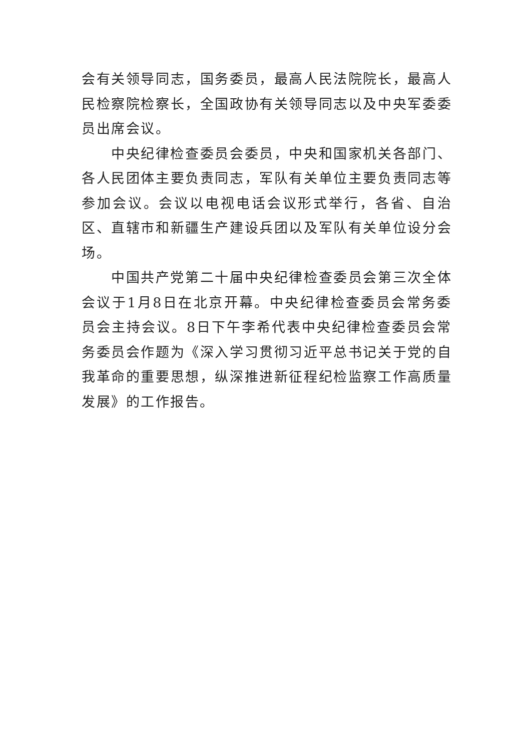会有关领导同志，国务委员，最高人民法院院长，最高人民检察院检察长，全国政协有关领导同志以及中央军委委员出席会议。
中央纪律检查委员会委员，中央和国家机关各部门、各人民团体主要负责同志，军队有关单位主要负责同志等参加会议。会议以电视电话会议形式举行，各省、自治区、直辖市和新疆生产建设兵团以及军队有关单位设分会场。
中国共产党第二十届中央纪律检查委员会第三次全体会议于1月8日在北京开幕。中央纪律检查委员会常务委员会主持会议。8日下午李希代表中央纪律检查委员会常务委员会作题为《深入学习贯彻习近平总书记关于党的自我革命的重要思想，纵深推进新征程纪检监察工作高质量发展》的工作报告。